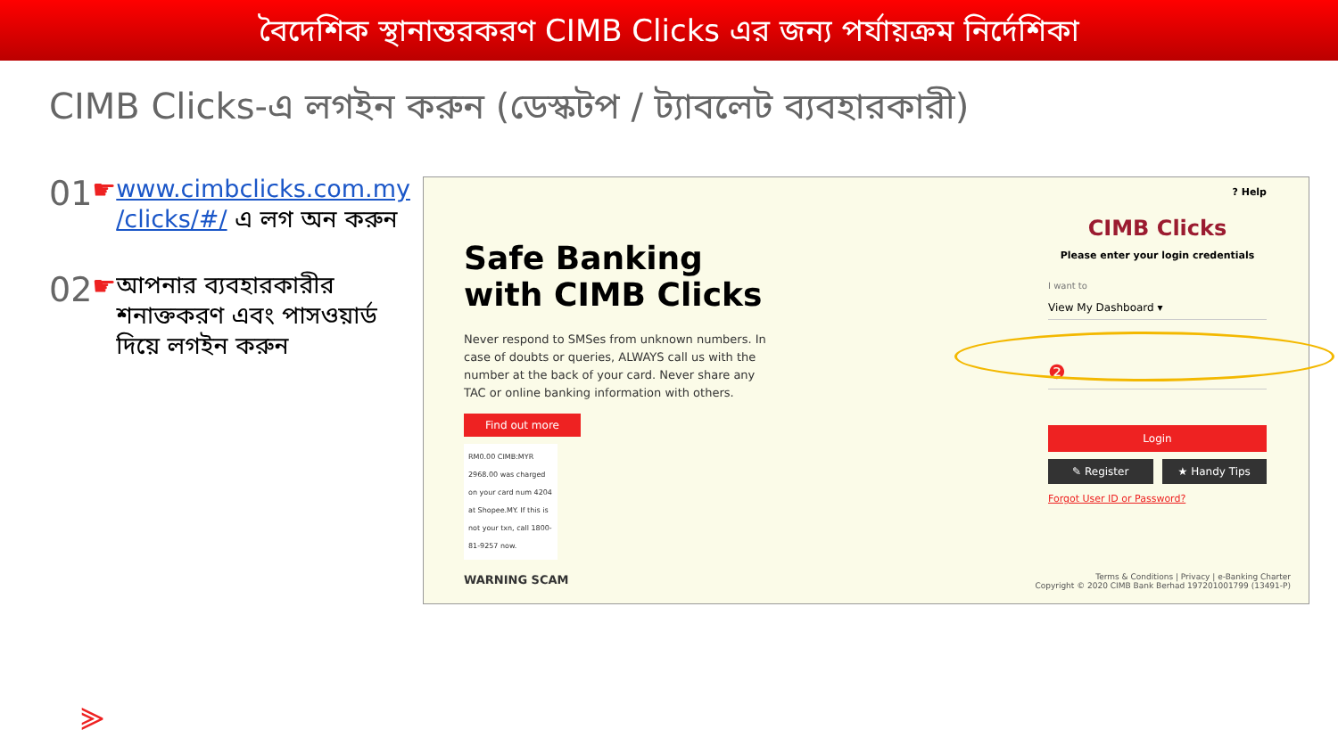বৈদেশিক স্থানান্তরকরণ CIMB Clicks এর জন্য পর্যায়ক্রম নির্দেশিকা
CIMB Clicks-এ লগইন করুন (ডেস্কটপ / ট্যাবলেট ব্যবহারকারী)
01
☛
www.cimbclicks.com.my /clicks/#/ এ লগ অন করুন
02
☛
আপনার ব্যবহারকারীর শনাক্তকরণ এবং পাসওয়ার্ড দিয়ে লগইন করুন
Safe Banking with CIMB Clicks
Never respond to SMSes from unknown numbers. In case of doubts or queries, ALWAYS call us with the number at the back of your card. Never share any TAC or online banking information with others.
Find out more
RM0.00 CIMB:MYR 2968.00 was charged on your card num 4204 at Shopee.MY. If this is not your txn, call 1800-81-9257 now.
WARNING SCAM
? Help
CIMB Clicks
Please enter your login credentials
I want to
View My Dashboard ▾
❷
Login
✎ Register ★ Handy Tips
Forgot User ID or Password?
Terms & Conditions | Privacy | e-Banking Charter
Copyright © 2020 CIMB Bank Berhad 197201001799 (13491-P)
⪢